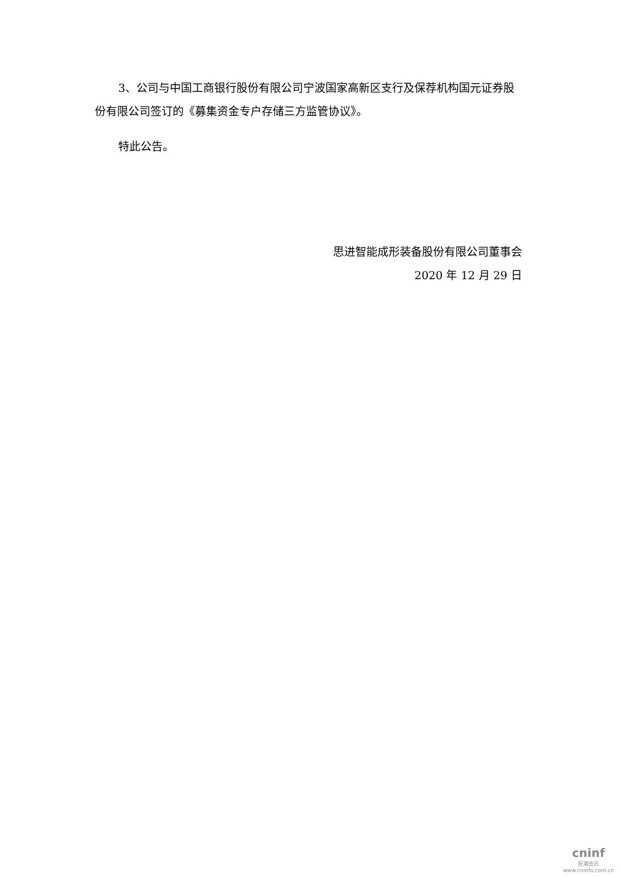3、公司与中国工商银行股份有限公司宁波国家高新区支行及保荐机构国元证券股份有限公司签订的《募集资金专户存储三方监管协议》。
特此公告。
思进智能成形装备股份有限公司董事会
2020 年 12 月 29 日
cninf
巨潮资讯
www.cninfo.com.cn